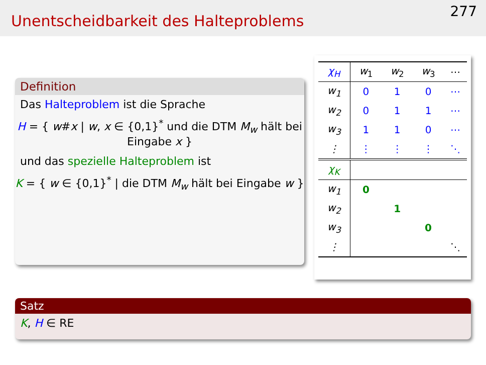Unentscheidbarkeit des Halteproblems
277
Definition
Das Halteproblem ist die Sprache
H = { w#x | w, x ∈ {0,1}<sup>*</sup> und die DTM M<sub>w</sub> hält bei Eingabe x }
und das spezielle Halteproblem ist
K = { w ∈ {0,1}<sup>*</sup> | die DTM M<sub>w</sub> hält bei Eingabe w }
| χ<sub>H</sub> | w<sub>1</sub> | w<sub>2</sub> | w<sub>3</sub> | ⋯ |
| --- | --- | --- | --- | --- |
| w<sub>1</sub> | 0 | 1 | 0 | ⋯ |
| w<sub>2</sub> | 0 | 1 | 1 | ⋯ |
| w<sub>3</sub> | 1 | 1 | 0 | ⋯ |
| ⋮ | ⋮ | ⋮ | ⋮ | ⋱ |
| χ<sub>K</sub> | | | | |
| w<sub>1</sub> | 0 | | | |
| w<sub>2</sub> | | 1 | | |
| w<sub>3</sub> | | | 0 | |
| ⋮ | | | | ⋱ |
Satz
K, H ∈ RE